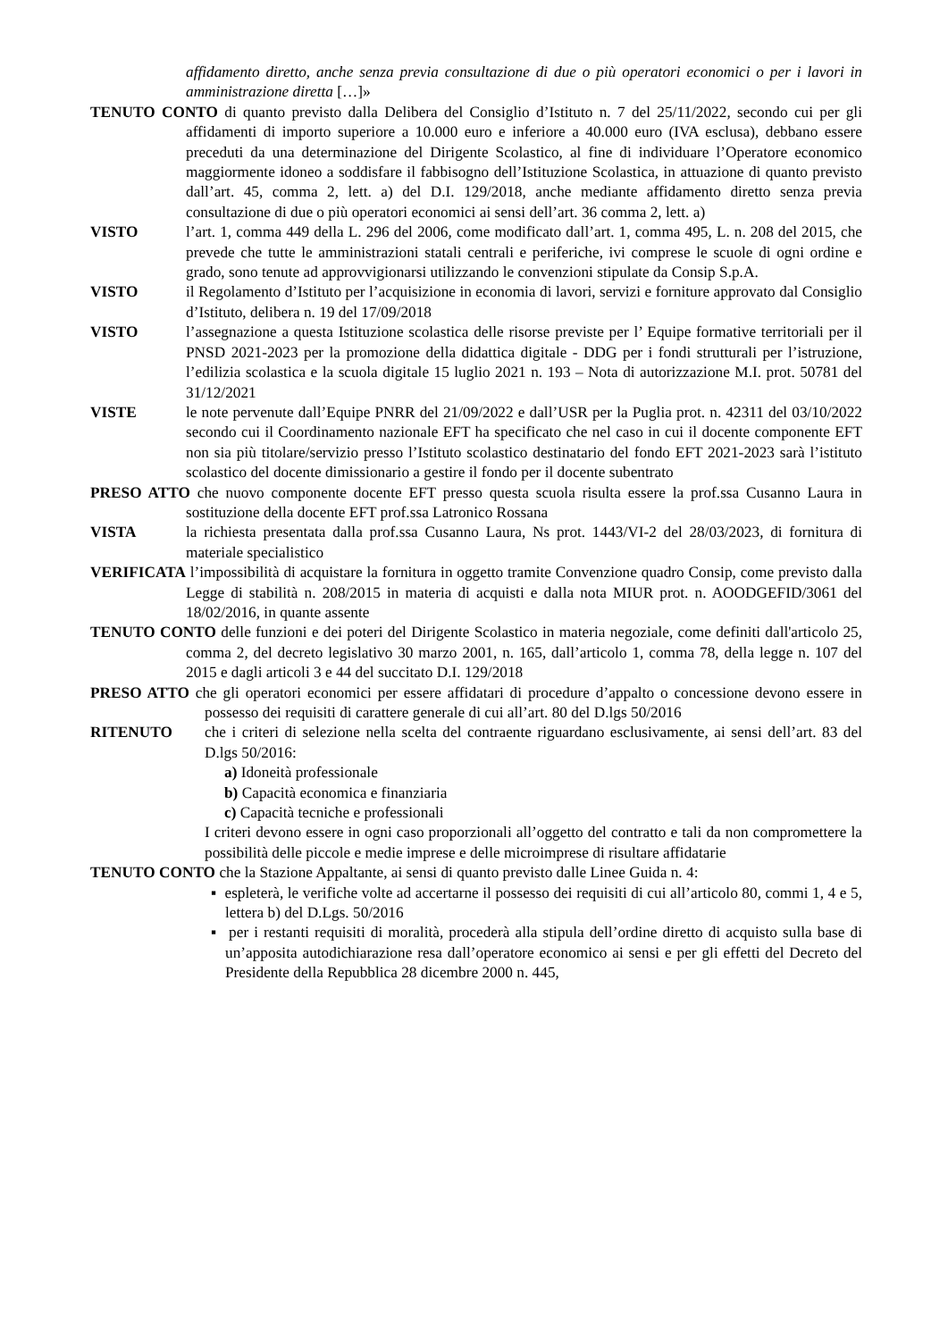affidamento diretto, anche senza previa consultazione di due o più operatori economici o per i lavori in amministrazione diretta […]»
TENUTO CONTO di quanto previsto dalla Delibera del Consiglio d’Istituto n. 7 del 25/11/2022, secondo cui per gli affidamenti di importo superiore a 10.000 euro e inferiore a 40.000 euro (IVA esclusa), debbano essere preceduti da una determinazione del Dirigente Scolastico, al fine di individuare l’Operatore economico maggiormente idoneo a soddisfare il fabbisogno dell’Istituzione Scolastica, in attuazione di quanto previsto dall’art. 45, comma 2, lett. a) del D.I. 129/2018, anche mediante affidamento diretto senza previa consultazione di due o più operatori economici ai sensi dell’art. 36 comma 2, lett. a)
VISTO l’art. 1, comma 449 della L. 296 del 2006, come modificato dall’art. 1, comma 495, L. n. 208 del 2015, che prevede che tutte le amministrazioni statali centrali e periferiche, ivi comprese le scuole di ogni ordine e grado, sono tenute ad approvvigionarsi utilizzando le convenzioni stipulate da Consip S.p.A.
VISTO il Regolamento d’Istituto per l’acquisizione in economia di lavori, servizi e forniture approvato dal Consiglio d’Istituto, delibera n. 19 del 17/09/2018
VISTO l’assegnazione a questa Istituzione scolastica delle risorse previste per l’ Equipe formative territoriali per il PNSD 2021-2023 per la promozione della didattica digitale - DDG per i fondi strutturali per l’istruzione, l’edilizia scolastica e la scuola digitale 15 luglio 2021 n. 193 – Nota di autorizzazione M.I. prot. 50781 del 31/12/2021
VISTE le note pervenute dall’Equipe PNRR del 21/09/2022 e dall’USR per la Puglia prot. n. 42311 del 03/10/2022 secondo cui il Coordinamento nazionale EFT ha specificato che nel caso in cui il docente componente EFT non sia più titolare/servizio presso l’Istituto scolastico destinatario del fondo EFT 2021-2023 sarà l’istituto scolastico del docente dimissionario a gestire il fondo per il docente subentrato
PRESO ATTO che nuovo componente docente EFT presso questa scuola risulta essere la prof.ssa Cusanno Laura in sostituzione della docente EFT prof.ssa Latronico Rossana
VISTA la richiesta presentata dalla prof.ssa Cusanno Laura, Ns prot. 1443/VI-2 del 28/03/2023, di fornitura di materiale specialistico
VERIFICATA l’impossibilità di acquistare la fornitura in oggetto tramite Convenzione quadro Consip, come previsto dalla Legge di stabilità n. 208/2015 in materia di acquisti e dalla nota MIUR prot. n. AOODGEFID/3061 del 18/02/2016, in quante assente
TENUTO CONTO delle funzioni e dei poteri del Dirigente Scolastico in materia negoziale, come definiti dall'articolo 25, comma 2, del decreto legislativo 30 marzo 2001, n. 165, dall’articolo 1, comma 78, della legge n. 107 del 2015 e dagli articoli 3 e 44 del succitato D.I. 129/2018
PRESO ATTO che gli operatori economici per essere affidatari di procedure d’appalto o concessione devono essere in possesso dei requisiti di carattere generale di cui all’art. 80 del D.lgs 50/2016
RITENUTO che i criteri di selezione nella scelta del contraente riguardano esclusivamente, ai sensi dell’art. 83 del D.lgs 50/2016:
a) Idoneità professionale
b) Capacità economica e finanziaria
c) Capacità tecniche e professionali
I criteri devono essere in ogni caso proporzionali all’oggetto del contratto e tali da non compromettere la possibilità delle piccole e medie imprese e delle microimprese di risultare affidatarie
TENUTO CONTO che la Stazione Appaltante, ai sensi di quanto previsto dalle Linee Guida n. 4:
▪ espleterà, le verifiche volte ad accertarne il possesso dei requisiti di cui all’articolo 80, commi 1, 4 e 5, lettera b) del D.Lgs. 50/2016
▪ per i restanti requisiti di moralità, procederà alla stipula dell’ordine diretto di acquisto sulla base di un’apposita autodichiarazione resa dall’operatore economico ai sensi e per gli effetti del Decreto del Presidente della Repubblica 28 dicembre 2000 n. 445,